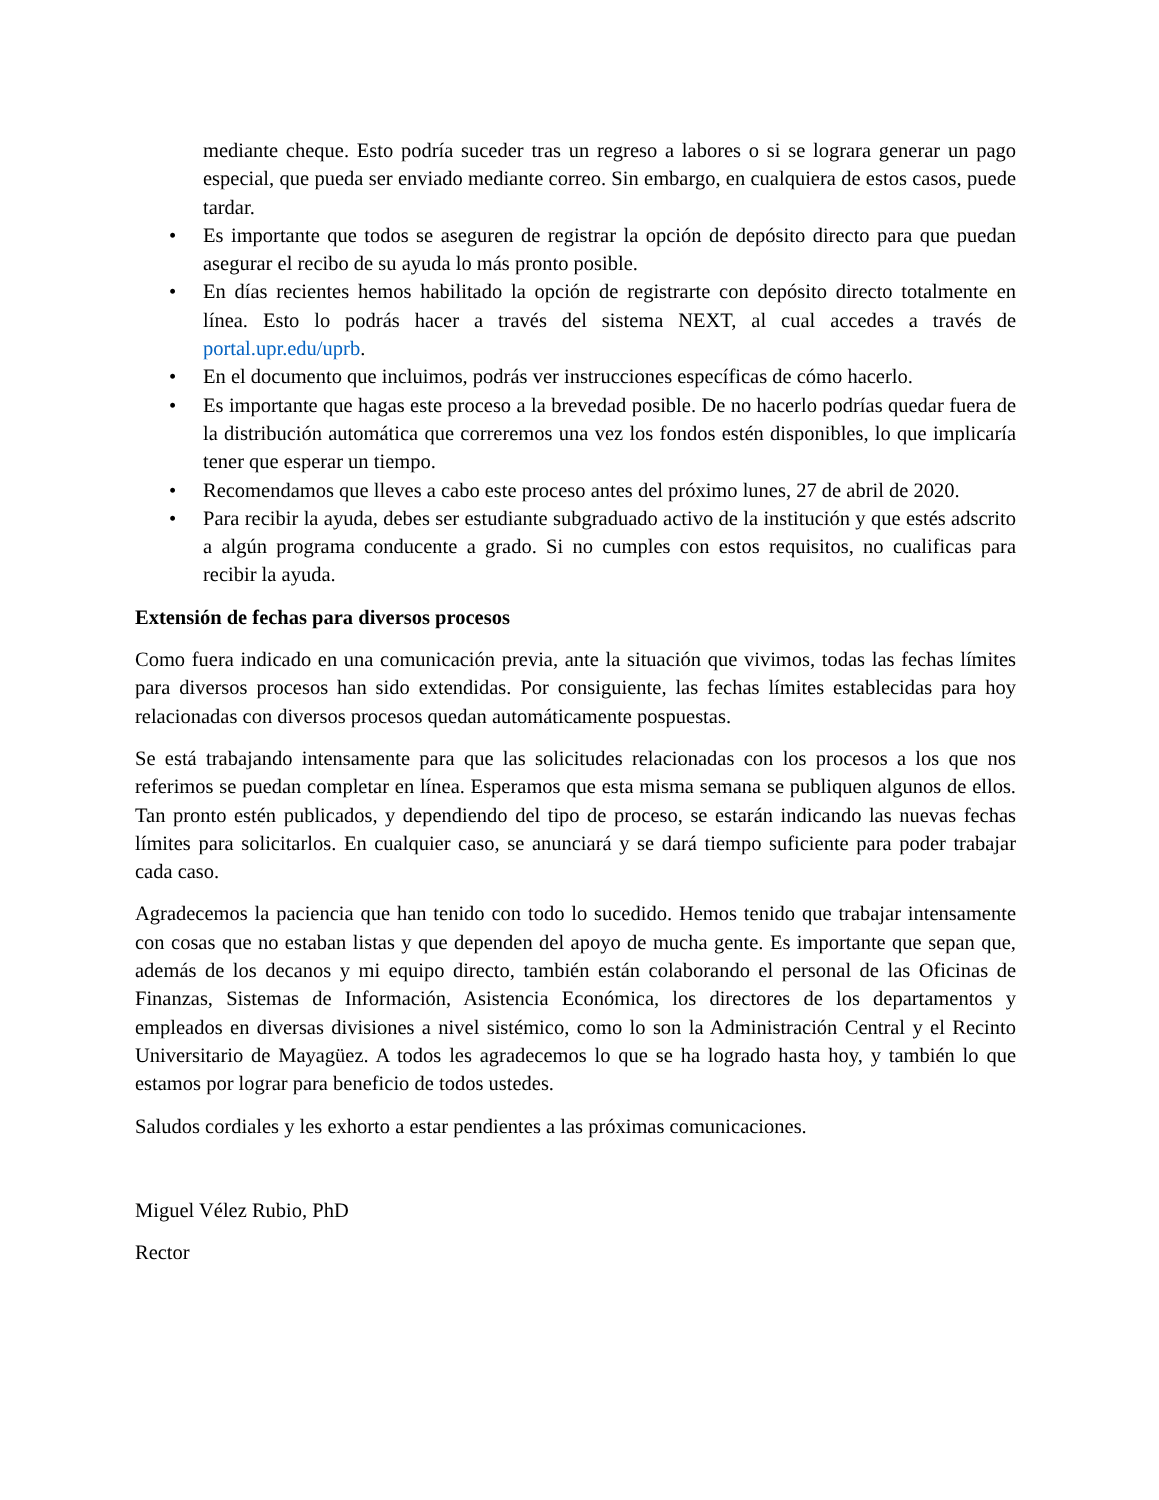mediante cheque. Esto podría suceder tras un regreso a labores o si se lograra generar un pago especial, que pueda ser enviado mediante correo. Sin embargo, en cualquiera de estos casos, puede tardar.
• Es importante que todos se aseguren de registrar la opción de depósito directo para que puedan asegurar el recibo de su ayuda lo más pronto posible.
• En días recientes hemos habilitado la opción de registrarte con depósito directo totalmente en línea. Esto lo podrás hacer a través del sistema NEXT, al cual accedes a través de portal.upr.edu/uprb.
• En el documento que incluimos, podrás ver instrucciones específicas de cómo hacerlo.
• Es importante que hagas este proceso a la brevedad posible. De no hacerlo podrías quedar fuera de la distribución automática que correremos una vez los fondos estén disponibles, lo que implicaría tener que esperar un tiempo.
• Recomendamos que lleves a cabo este proceso antes del próximo lunes, 27 de abril de 2020.
• Para recibir la ayuda, debes ser estudiante subgraduado activo de la institución y que estés adscrito a algún programa conducente a grado. Si no cumples con estos requisitos, no cualificas para recibir la ayuda.
Extensión de fechas para diversos procesos
Como fuera indicado en una comunicación previa, ante la situación que vivimos, todas las fechas límites para diversos procesos han sido extendidas. Por consiguiente, las fechas límites establecidas para hoy relacionadas con diversos procesos quedan automáticamente pospuestas.
Se está trabajando intensamente para que las solicitudes relacionadas con los procesos a los que nos referimos se puedan completar en línea. Esperamos que esta misma semana se publiquen algunos de ellos. Tan pronto estén publicados, y dependiendo del tipo de proceso, se estarán indicando las nuevas fechas límites para solicitarlos. En cualquier caso, se anunciará y se dará tiempo suficiente para poder trabajar cada caso.
Agradecemos la paciencia que han tenido con todo lo sucedido. Hemos tenido que trabajar intensamente con cosas que no estaban listas y que dependen del apoyo de mucha gente. Es importante que sepan que, además de los decanos y mi equipo directo, también están colaborando el personal de las Oficinas de Finanzas, Sistemas de Información, Asistencia Económica, los directores de los departamentos y empleados en diversas divisiones a nivel sistémico, como lo son la Administración Central y el Recinto Universitario de Mayagüez. A todos les agradecemos lo que se ha logrado hasta hoy, y también lo que estamos por lograr para beneficio de todos ustedes.
Saludos cordiales y les exhorto a estar pendientes a las próximas comunicaciones.
Miguel Vélez Rubio, PhD
Rector